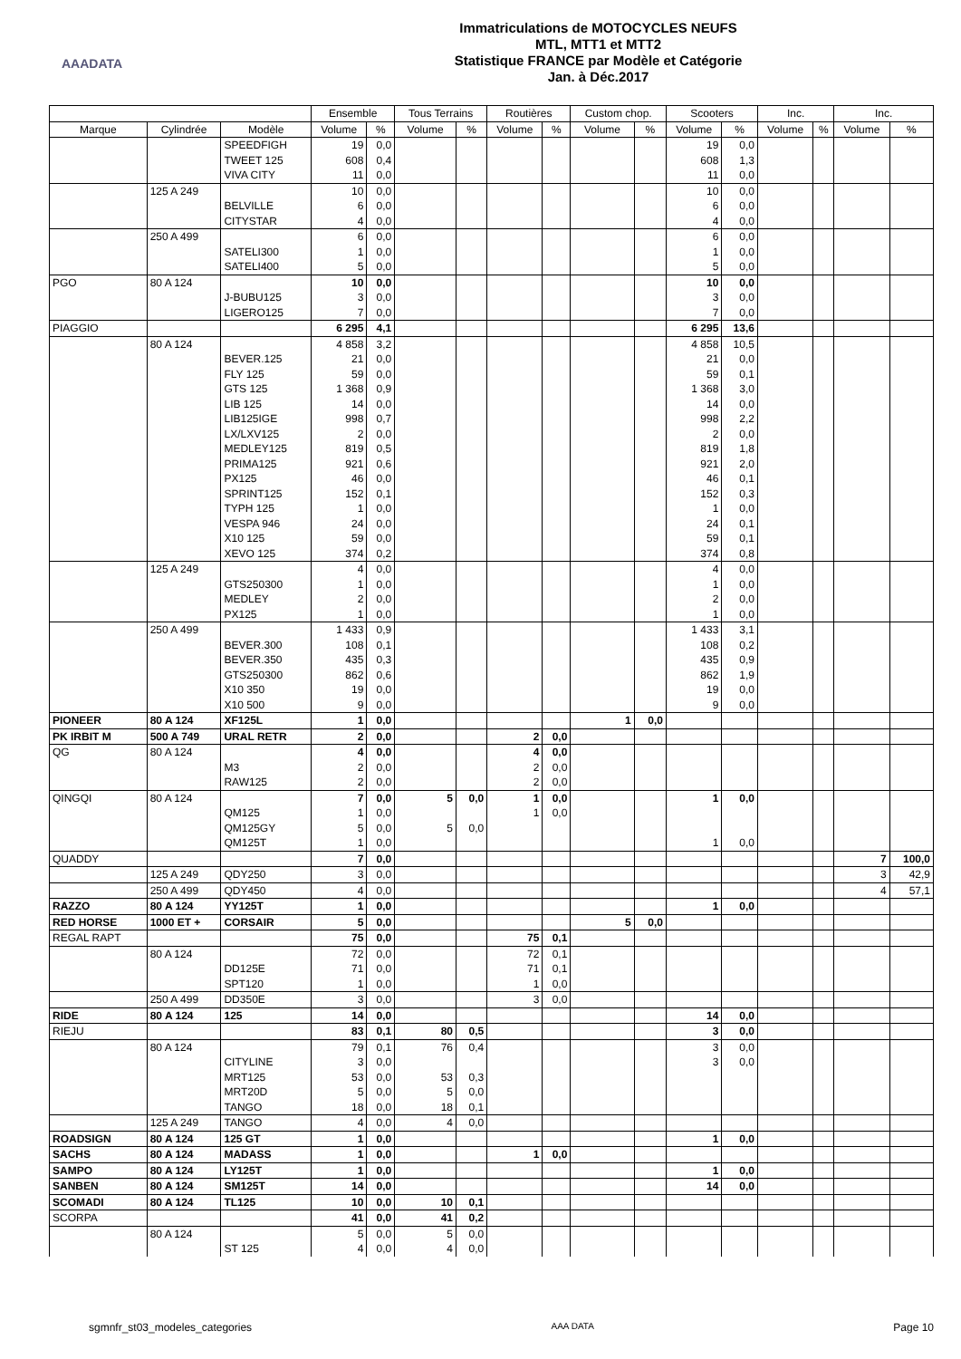AAADATA
Immatriculations de MOTOCYCLES NEUFS
MTL, MTT1 et MTT2
Statistique FRANCE par Modèle et Catégorie
Jan. à Déc.2017
| | | | Ensemble | | Tous Terrains | | Routières | | Custom chop. | | Scooters | | Inc. | | Inc. | |
| --- | --- | --- | --- | --- | --- | --- | --- | --- | --- | --- | --- | --- | --- | --- | --- | --- |
| Marque | Cylindrée | Modèle | Volume | % | Volume | % | Volume | % | Volume | % | Volume | % | Volume | % | Volume | % |
| | | SPEEDFIGH | 19 | 0,0 | | | | | | | 19 | 0,0 | | | | |
| | | TWEET 125 | 608 | 0,4 | | | | | | | 608 | 1,3 | | | | |
| | | VIVA CITY | 11 | 0,0 | | | | | | | 11 | 0,0 | | | | |
| | 125 A 249 | | 10 | 0,0 | | | | | | | 10 | 0,0 | | | | |
| | | BELVILLE | 6 | 0,0 | | | | | | | 6 | 0,0 | | | | |
| | | CITYSTAR | 4 | 0,0 | | | | | | | 4 | 0,0 | | | | |
| | 250 A 499 | | 6 | 0,0 | | | | | | | 6 | 0,0 | | | | |
| | | SATELI300 | 1 | 0,0 | | | | | | | 1 | 0,0 | | | | |
| | | SATELI400 | 5 | 0,0 | | | | | | | 5 | 0,0 | | | | |
| PGO | 80 A 124 | | 10 | 0,0 | | | | | | | 10 | 0,0 | | | | |
| | | J-BUBU125 | 3 | 0,0 | | | | | | | 3 | 0,0 | | | | |
| | | LIGERO125 | 7 | 0,0 | | | | | | | 7 | 0,0 | | | | |
| PIAGGIO | | | 6 295 | 4,1 | | | | | | | 6 295 | 13,6 | | | | |
| | 80 A 124 | | 4 858 | 3,2 | | | | | | | 4 858 | 10,5 | | | | |
| | | BEVER.125 | 21 | 0,0 | | | | | | | 21 | 0,0 | | | | |
| | | FLY 125 | 59 | 0,0 | | | | | | | 59 | 0,1 | | | | |
| | | GTS 125 | 1 368 | 0,9 | | | | | | | 1 368 | 3,0 | | | | |
| | | LIB 125 | 14 | 0,0 | | | | | | | 14 | 0,0 | | | | |
| | | LIB125IGE | 998 | 0,7 | | | | | | | 998 | 2,2 | | | | |
| | | LX/LXV125 | 2 | 0,0 | | | | | | | 2 | 0,0 | | | | |
| | | MEDLEY125 | 819 | 0,5 | | | | | | | 819 | 1,8 | | | | |
| | | PRIMA125 | 921 | 0,6 | | | | | | | 921 | 2,0 | | | | |
| | | PX125 | 46 | 0,0 | | | | | | | 46 | 0,1 | | | | |
| | | SPRINT125 | 152 | 0,1 | | | | | | | 152 | 0,3 | | | | |
| | | TYPH 125 | 1 | 0,0 | | | | | | | 1 | 0,0 | | | | |
| | | VESPA 946 | 24 | 0,0 | | | | | | | 24 | 0,1 | | | | |
| | | X10 125 | 59 | 0,0 | | | | | | | 59 | 0,1 | | | | |
| | | XEVO 125 | 374 | 0,2 | | | | | | | 374 | 0,8 | | | | |
| | 125 A 249 | | 4 | 0,0 | | | | | | | 4 | 0,0 | | | | |
| | | GTS250300 | 1 | 0,0 | | | | | | | 1 | 0,0 | | | | |
| | | MEDLEY | 2 | 0,0 | | | | | | | 2 | 0,0 | | | | |
| | | PX125 | 1 | 0,0 | | | | | | | 1 | 0,0 | | | | |
| | 250 A 499 | | 1 433 | 0,9 | | | | | | | 1 433 | 3,1 | | | | |
| | | BEVER.300 | 108 | 0,1 | | | | | | | 108 | 0,2 | | | | |
| | | BEVER.350 | 435 | 0,3 | | | | | | | 435 | 0,9 | | | | |
| | | GTS250300 | 862 | 0,6 | | | | | | | 862 | 1,9 | | | | |
| | | X10 350 | 19 | 0,0 | | | | | | | 19 | 0,0 | | | | |
| | | X10 500 | 9 | 0,0 | | | | | | | 9 | 0,0 | | | | |
| PIONEER | 80 A 124 | XF125L | 1 | 0,0 | | | | | 1 | 0,0 | | | | | | |
| PK IRBIT M | 500 A 749 | URAL RETR | 2 | 0,0 | | | 2 | 0,0 | | | | | | | | |
| QG | 80 A 124 | | 4 | 0,0 | | | 4 | 0,0 | | | | | | | | |
| | | M3 | 2 | 0,0 | | | 2 | 0,0 | | | | | | | | |
| | | RAW125 | 2 | 0,0 | | | 2 | 0,0 | | | | | | | | |
| QINGQI | 80 A 124 | | 7 | 0,0 | 5 | 0,0 | 1 | 0,0 | | | 1 | 0,0 | | | | |
| | | QM125 | 1 | 0,0 | | | 1 | 0,0 | | | | | | | | |
| | | QM125GY | 5 | 0,0 | 5 | 0,0 | | | | | | | | | | |
| | | QM125T | 1 | 0,0 | | | | | | | 1 | 0,0 | | | | |
| QUADDY | | | 7 | 0,0 | | | | | | | | | | | 7 | 100,0 |
| | 125 A 249 | QDY250 | 3 | 0,0 | | | | | | | | | | | 3 | 42,9 |
| | 250 A 499 | QDY450 | 4 | 0,0 | | | | | | | | | | | 4 | 57,1 |
| RAZZO | 80 A 124 | YY125T | 1 | 0,0 | | | | | | | 1 | 0,0 | | | | |
| RED HORSE | 1000 ET + | CORSAIR | 5 | 0,0 | | | | | 5 | 0,0 | | | | | | |
| REGAL RAPT | | | 75 | 0,0 | | | 75 | 0,1 | | | | | | | | |
| | 80 A 124 | | 72 | 0,0 | | | 72 | 0,1 | | | | | | | | |
| | | DD125E | 71 | 0,0 | | | 71 | 0,1 | | | | | | | | |
| | | SPT120 | 1 | 0,0 | | | 1 | 0,0 | | | | | | | | |
| | 250 A 499 | DD350E | 3 | 0,0 | | | 3 | 0,0 | | | | | | | | |
| RIDE | 80 A 124 | 125 | 14 | 0,0 | | | | | | | 14 | 0,0 | | | | |
| RIEJU | | | 83 | 0,1 | 80 | 0,5 | | | | | 3 | 0,0 | | | | |
| | 80 A 124 | | 79 | 0,1 | 76 | 0,4 | | | | | 3 | 0,0 | | | | |
| | | CITYLINE | 3 | 0,0 | | | | | | | 3 | 0,0 | | | | |
| | | MRT125 | 53 | 0,0 | 53 | 0,3 | | | | | | | | | | |
| | | MRT20D | 5 | 0,0 | 5 | 0,0 | | | | | | | | | | |
| | | TANGO | 18 | 0,0 | 18 | 0,1 | | | | | | | | | | |
| | 125 A 249 | TANGO | 4 | 0,0 | 4 | 0,0 | | | | | | | | | | |
| ROADSIGN | 80 A 124 | 125 GT | 1 | 0,0 | | | | | | | 1 | 0,0 | | | | |
| SACHS | 80 A 124 | MADASS | 1 | 0,0 | | | 1 | 0,0 | | | | | | | | |
| SAMPO | 80 A 124 | LY125T | 1 | 0,0 | | | | | | | 1 | 0,0 | | | | |
| SANBEN | 80 A 124 | SM125T | 14 | 0,0 | | | | | | | 14 | 0,0 | | | | |
| SCOMADI | 80 A 124 | TL125 | 10 | 0,0 | 10 | 0,1 | | | | | | | | | | |
| SCORPA | | | 41 | 0,0 | 41 | 0,2 | | | | | | | | | | |
| | 80 A 124 | | 5 | 0,0 | 5 | 0,0 | | | | | | | | | | |
| | | ST 125 | 4 | 0,0 | 4 | 0,0 | | | | | | | | | | |
sgmnfr_st03_modeles_categories AAA DATA Page 10